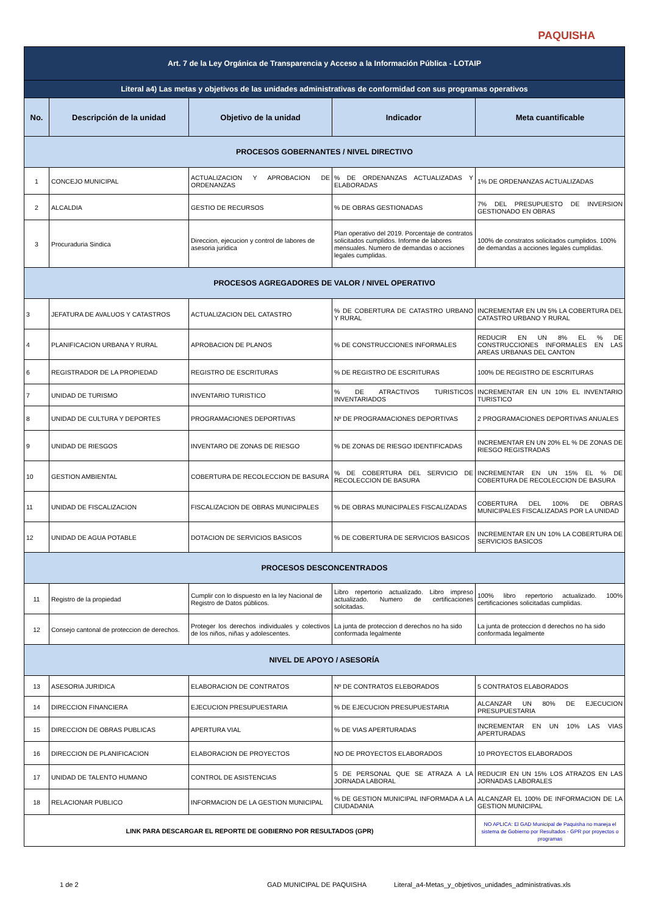PAQUISHA
| Art. 7 de la Ley Orgánica de Transparencia y Acceso a la Información Pública - LOTAIP | | | | |
| Literal a4) Las metas y objetivos de las unidades administrativas de conformidad con sus programas operativos | | | | |
| No. | Descripción de la unidad | Objetivo de la unidad | Indicador | Meta cuantificable |
| PROCESOS GOBERNANTES / NIVEL DIRECTIVO | | | | |
| 1 | CONCEJO MUNICIPAL | ACTUALIZACION Y APROBACION DE ORDENANZAS | % DE ORDENANZAS ACTUALIZADAS Y ELABORADAS | 1% DE ORDENANZAS ACTUALIZADAS |
| 2 | ALCALDIA | GESTIO DE RECURSOS | % DE OBRAS GESTIONADAS | 7% DEL PRESUPUESTO DE INVERSION GESTIONADO EN OBRAS |
| 3 | Procuraduria Sindica | Direccion, ejecucion y control de labores de asesoria juridica | Plan operativo del 2019. Porcentaje de contratos solicitados cumplidos. Informe de labores mensuales. Numero de demandas o acciones legales cumplidas. | 100% de constratos solicitados cumplidos. 100% de demandas a acciones legales cumplidas. |
| PROCESOS AGREGADORES DE VALOR / NIVEL OPERATIVO | | | | |
| 3 | JEFATURA DE AVALUOS Y CATASTROS | ACTUALIZACION DEL CATASTRO | % DE COBERTURA DE CATASTRO URBANO Y RURAL | INCREMENTAR EN UN 5% LA COBERTURA DEL CATASTRO URBANO Y RURAL |
| 4 | PLANIFICACION URBANA Y RURAL | APROBACION DE PLANOS | % DE CONSTRUCCIONES INFORMALES | REDUCIR EN UN 8% EL % DE CONSTRUCCIONES INFORMALES EN LAS AREAS URBANAS DEL CANTON |
| 6 | REGISTRADOR DE LA PROPIEDAD | REGISTRO DE ESCRITURAS | % DE REGISTRO DE ESCRITURAS | 100% DE REGISTRO DE ESCRITURAS |
| 7 | UNIDAD DE TURISMO | INVENTARIO TURISTICO | % DE ATRACTIVOS TURISTICOS INVENTARIADOS | INCREMENTAR EN UN 10% EL INVENTARIO TURISTICO |
| 8 | UNIDAD DE CULTURA Y DEPORTES | PROGRAMACIONES DEPORTIVAS | Nº DE PROGRAMACIONES DEPORTIVAS | 2 PROGRAMACIONES DEPORTIVAS ANUALES |
| 9 | UNIDAD DE RIESGOS | INVENTARO DE ZONAS DE RIESGO | % DE ZONAS DE RIESGO IDENTIFICADAS | INCREMENTAR EN UN 20% EL % DE ZONAS DE RIESGO REGISTRADAS |
| 10 | GESTION AMBIENTAL | COBERTURA DE RECOLECCION DE BASURA | % DE COBERTURA DEL SERVICIO DE RECOLECCION DE BASURA | INCREMENTAR EN UN 15% EL % DE COBERTURA DE RECOLECCION DE BASURA |
| 11 | UNIDAD DE FISCALIZACION | FISCALIZACION DE OBRAS MUNICIPALES | % DE OBRAS MUNICIPALES FISCALIZADAS | COBERTURA DEL 100% DE OBRAS MUNICIPALES FISCALIZADAS POR LA UNIDAD |
| 12 | UNIDAD DE AGUA POTABLE | DOTACION DE SERVICIOS BASICOS | % DE COBERTURA DE SERVICIOS BASICOS | INCREMENTAR EN UN 10% LA COBERTURA DE SERVICIOS BASICOS |
| PROCESOS DESCONCENTRADOS | | | | |
| 11 | Registro de la propiedad | Cumplir con lo dispuesto en la ley Nacional de Registro de Datos públicos. | Libro repertorio actualizado. Libro impreso actualizado. Numero de certificaciones solcitadas. | 100% libro repertorio actualizado. 100% certificaciones solicitadas cumplidas. |
| 12 | Consejo cantonal de proteccion de derechos. | Proteger los derechos individuales y colectivos de los niños, niñas y adolescentes. | La junta de proteccion d derechos no ha sido conformada legalmente | La junta de proteccion d derechos no ha sido conformada legalmente |
| NIVEL DE APOYO / ASESORÍA | | | | |
| 13 | ASESORIA JURIDICA | ELABORACION DE CONTRATOS | Nº DE CONTRATOS ELEBORADOS | 5 CONTRATOS ELABORADOS |
| 14 | DIRECCION FINANCIERA | EJECUCION PRESUPUESTARIA | % DE EJECUCION PRESUPUESTARIA | ALCANZAR UN 80% DE EJECUCION PRESUPUESTARIA |
| 15 | DIRECCION DE OBRAS PUBLICAS | APERTURA VIAL | % DE VIAS APERTURADAS | INCREMENTAR EN UN 10% LAS VIAS APERTURADAS |
| 16 | DIRECCION DE PLANIFICACION | ELABORACION DE PROYECTOS | NO DE PROYECTOS ELABORADOS | 10 PROYECTOS ELABORADOS |
| 17 | UNIDAD DE TALENTO HUMANO | CONTROL DE ASISTENCIAS | 5 DE PERSONAL QUE SE ATRAZA A LA JORNADA LABORAL | REDUCIR EN UN 15% LOS ATRAZOS EN LAS JORNADAS LABORALES |
| 18 | RELACIONAR PUBLICO | INFORMACION DE LA GESTION MUNICIPAL | % DE GESTION MUNICIPAL INFORMADA A LA CIUDADANIA | ALCANZAR EL 100% DE INFORMACION DE LA GESTION MUNICIPAL |
| LINK PARA DESCARGAR EL REPORTE DE GOBIERNO POR RESULTADOS (GPR) | | | | NO APLICA: El GAD Municipal de Paquisha no maneja el sistema de Gobierno por Resultados - GPR por proyectos o programas |
1 de 2 GAD MUNICIPAL DE PAQUISHA Literal_a4-Metas_y_objetivos_unidades_administrativas.xls